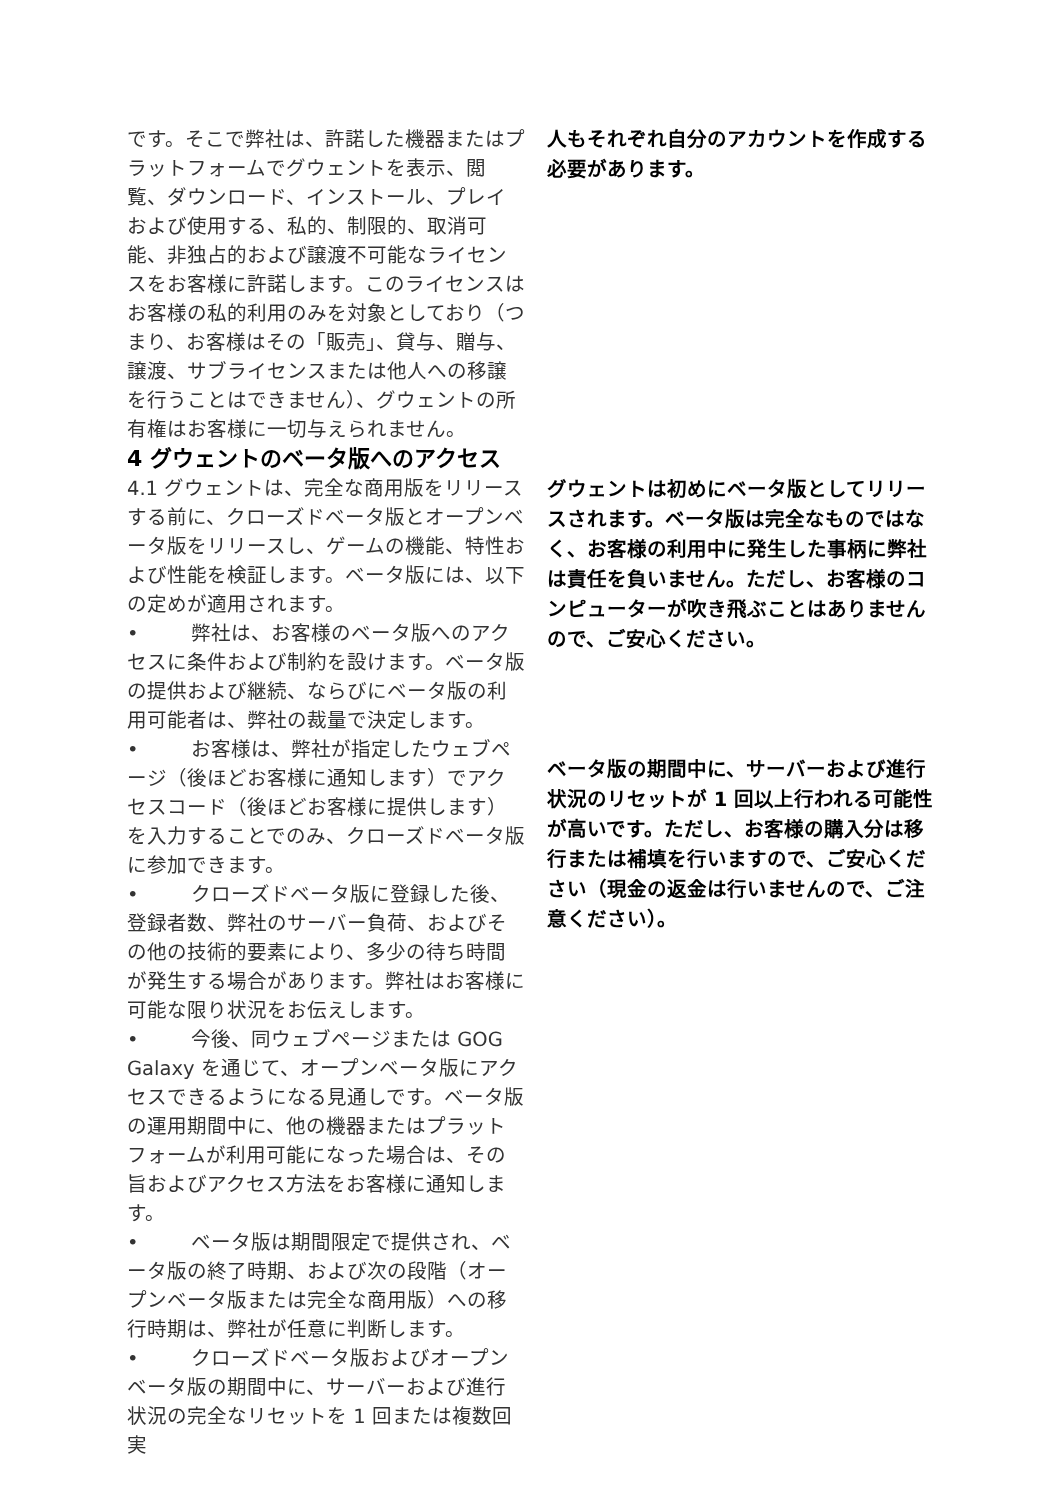です。そこで弊社は、許諾した機器またはプラットフォームでグウェントを表示、閲覧、ダウンロード、インストール、プレイおよび使用する、私的、制限的、取消可能、非独占的および譲渡不可能なライセンスをお客様に許諾します。このライセンスはお客様の私的利用のみを対象としており（つまり、お客様はその「販売」、貸与、贈与、譲渡、サブライセンスまたは他人への移譲を行うことはできません）、グウェントの所有権はお客様に一切与えられません。
4 グウェントのベータ版へのアクセス
4.1 グウェントは、完全な商用版をリリースする前に、クローズドベータ版とオープンベータ版をリリースし、ゲームの機能、特性および性能を検証します。ベータ版には、以下の定めが適用されます。
• 弊社は、お客様のベータ版へのアクセスに条件および制約を設けます。ベータ版の提供および継続、ならびにベータ版の利用可能者は、弊社の裁量で決定します。
• お客様は、弊社が指定したウェブページ（後ほどお客様に通知します）でアクセスコード（後ほどお客様に提供します）を入力することでのみ、クローズドベータ版に参加できます。
• クローズドベータ版に登録した後、登録者数、弊社のサーバー負荷、およびその他の技術的要素により、多少の待ち時間が発生する場合があります。弊社はお客様に可能な限り状況をお伝えします。
• 今後、同ウェブページまたは GOG Galaxy を通じて、オープンベータ版にアクセスできるようになる見通しです。ベータ版の運用期間中に、他の機器またはプラットフォームが利用可能になった場合は、その旨およびアクセス方法をお客様に通知します。
• ベータ版は期間限定で提供され、ベータ版の終了時期、および次の段階（オープンベータ版または完全な商用版）への移行時期は、弊社が任意に判断します。
• クローズドベータ版およびオープンベータ版の期間中に、サーバーおよび進行状況の完全なリセットを 1 回または複数回実
人もそれぞれ自分のアカウントを作成する必要があります。
グウェントは初めにベータ版としてリリースされます。ベータ版は完全なものではなく、お客様の利用中に発生した事柄に弊社は責任を負いません。ただし、お客様のコンピューターが吹き飛ぶことはありませんので、ご安心ください。
ベータ版の期間中に、サーバーおよび進行状況のリセットが 1 回以上行われる可能性が高いです。ただし、お客様の購入分は移行または補填を行いますので、ご安心ください（現金の返金は行いませんので、ご注意ください）。